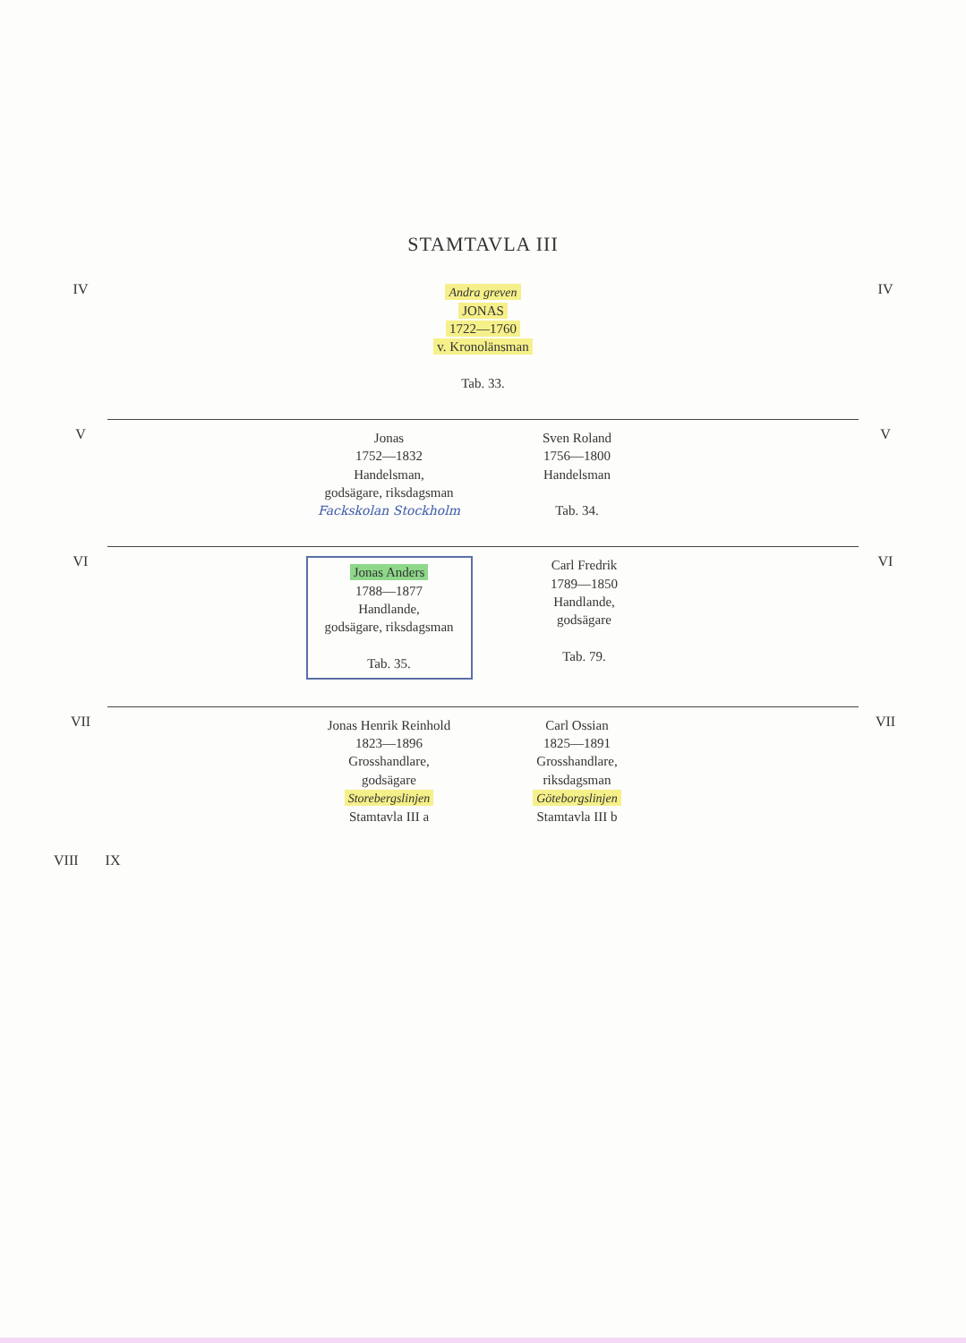STAMTAVLA III
IV
Andra greven
JONAS
1722—1760
v. Kronolänsman
Tab. 33.
IV
V
Jonas
1752—1832
Handelsman,
godsägare, riksdagsman
Fackskolan Stockholm
Sven Roland
1756—1800
Handelsman
Tab. 34.
V
VI
Jonas Anders
1788—1877
Handlande,
godsägare, riksdagsman
Tab. 35.
Carl Fredrik
1789—1850
Handlande,
godsägare
Tab. 79.
VI
VII
Jonas Henrik Reinhold
1823—1896
Grosshandlare,
godsägare
Storebergslinjen
Stamtavla III a
Carl Ossian
1825—1891
Grosshandlare,
riksdagsman
Göteborgslinjen
Stamtavla III b
VII
VIII IX